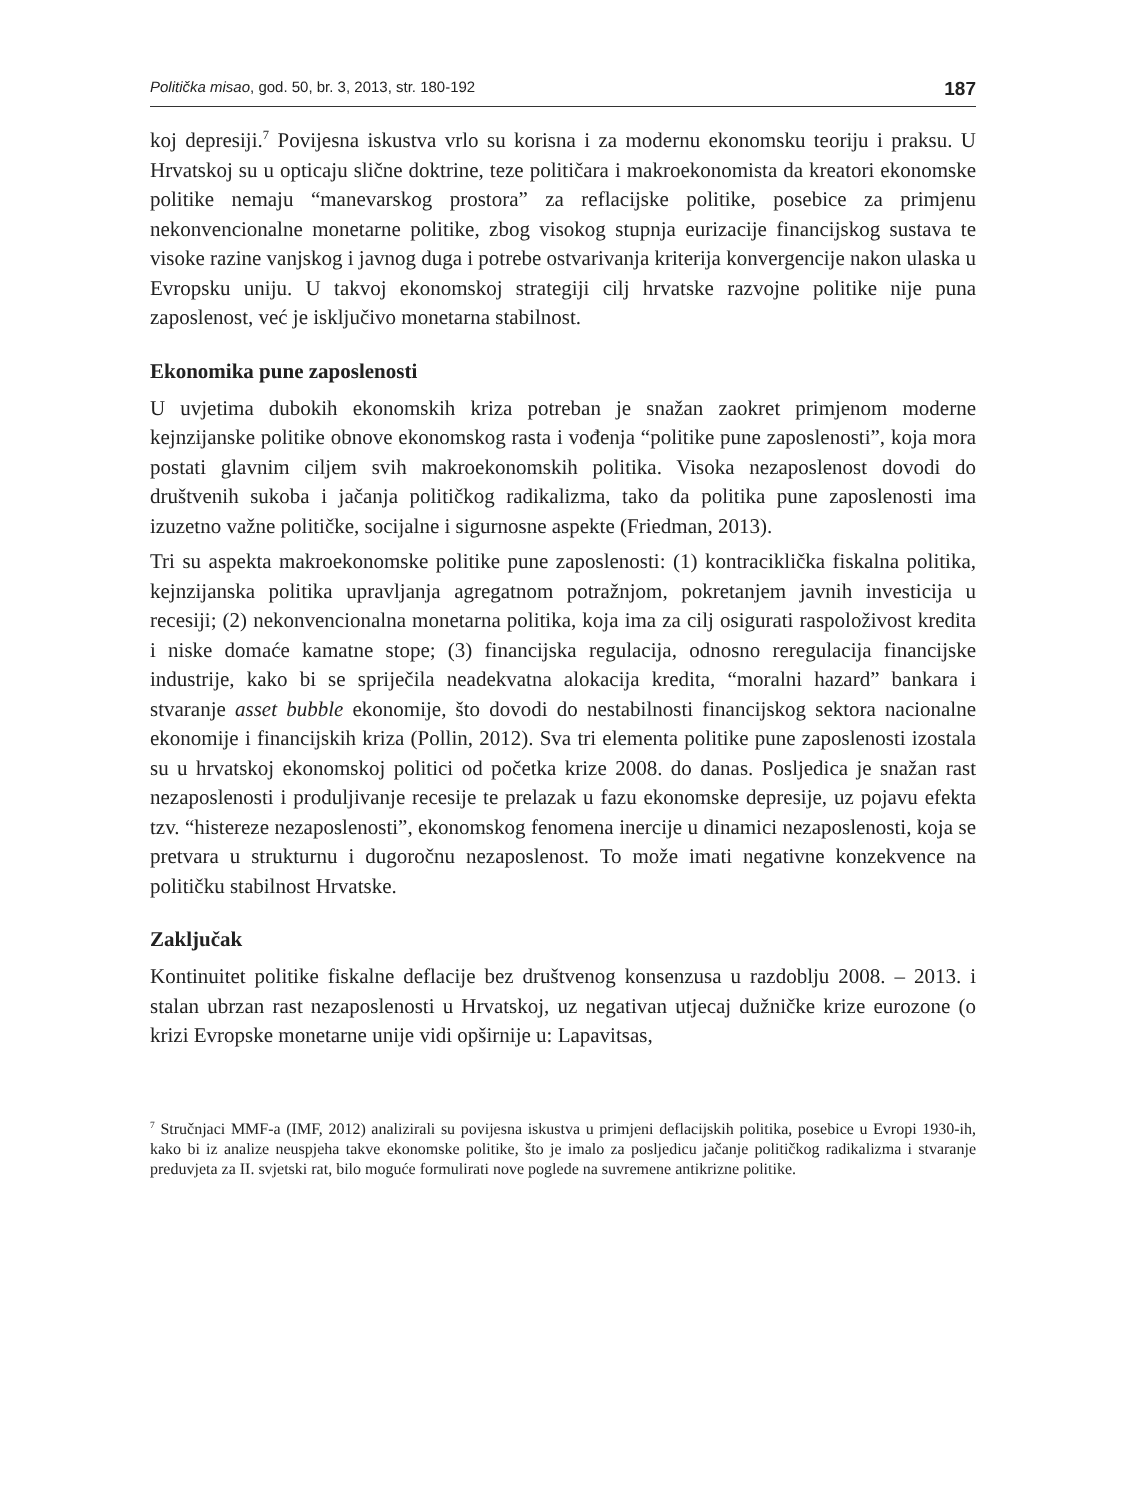Politička misao, god. 50, br. 3, 2013, str. 180-192 187
koj depresiji.<sup>7</sup> Povijesna iskustva vrlo su korisna i za modernu ekonomsku teoriju i praksu. U Hrvatskoj su u opticaju slične doktrine, teze političara i makroekonomista da kreatori ekonomske politike nemaju “manevarskog prostora” za reflacijske politike, posebice za primjenu nekonvencionalne monetarne politike, zbog visokog stupnja eurizacije financijskog sustava te visoke razine vanjskog i javnog duga i potrebe ostvarivanja kriterija konvergencije nakon ulaska u Evropsku uniju. U takvoj ekonomskoj strategiji cilj hrvatske razvojne politike nije puna zaposlenost, već je isključivo monetarna stabilnost.
Ekonomika pune zaposlenosti
U uvjetima dubokih ekonomskih kriza potreban je snažan zaokret primjenom moderne kejnzijanske politike obnove ekonomskog rasta i vođenja “politike pune zaposlenosti”, koja mora postati glavnim ciljem svih makroekonomskih politika. Visoka nezaposlenost dovodi do društvenih sukoba i jačanja političkog radikalizma, tako da politika pune zaposlenosti ima izuzetno važne političke, socijalne i sigurnosne aspekte (Friedman, 2013).
Tri su aspekta makroekonomske politike pune zaposlenosti: (1) kontraciklička fiskalna politika, kejnzijanska politika upravljanja agregatnom potražnjom, pokretanjem javnih investicija u recesiji; (2) nekonvencionalna monetarna politika, koja ima za cilj osigurati raspoloživost kredita i niske domaće kamatne stope; (3) financijska regulacija, odnosno reregulacija financijske industrije, kako bi se spriječila neadekvatna alokacija kredita, “moralni hazard” bankara i stvaranje asset bubble ekonomije, što dovodi do nestabilnosti financijskog sektora nacionalne ekonomije i financijskih kriza (Pollin, 2012). Sva tri elementa politike pune zaposlenosti izostala su u hrvatskoj ekonomskoj politici od početka krize 2008. do danas. Posljedica je snažan rast nezaposlenosti i produljivanje recesije te prelazak u fazu ekonomske depresije, uz pojavu efekta tzv. “histereze nezaposlenosti”, ekonomskog fenomena inercije u dinamici nezaposlenosti, koja se pretvara u strukturnu i dugoročnu nezaposlenost. To može imati negativne konzekvence na političku stabilnost Hrvatske.
Zaključak
Kontinuitet politike fiskalne deflacije bez društvenog konsenzusa u razdoblju 2008. – 2013. i stalan ubrzan rast nezaposlenosti u Hrvatskoj, uz negativan utjecaj dužničke krize eurozone (o krizi Evropske monetarne unije vidi opširnije u: Lapavitsas,
<sup>7</sup> Stručnjaci MMF-a (IMF, 2012) analizirali su povijesna iskustva u primjeni deflacijskih politika, posebice u Evropi 1930-ih, kako bi iz analize neuspjeha takve ekonomske politike, što je imalo za posljedicu jačanje političkog radikalizma i stvaranje preduvjeta za II. svjetski rat, bilo moguće formulirati nove poglede na suvremene antikrizne politike.